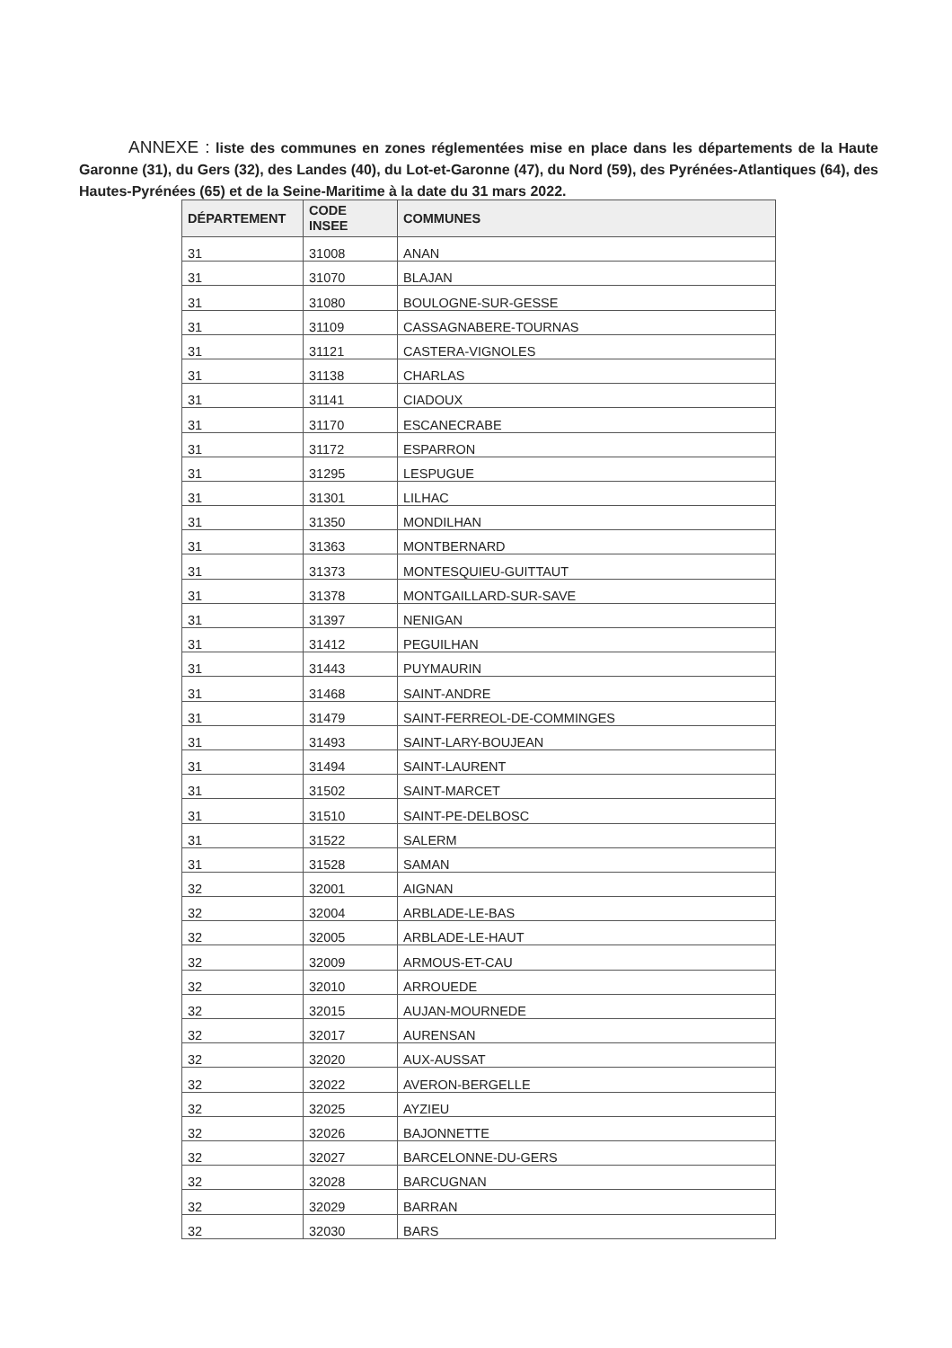ANNEXE : liste des communes en zones réglementées mise en place dans les départements de la Haute Garonne (31), du Gers (32), des Landes (40), du Lot-et-Garonne (47), du Nord (59), des Pyrénées-Atlantiques (64), des Hautes-Pyrénées (65) et de la Seine-Maritime à la date du 31 mars 2022.
| DÉPARTEMENT | CODE INSEE | COMMUNES |
| --- | --- | --- |
| 31 | 31008 | ANAN |
| 31 | 31070 | BLAJAN |
| 31 | 31080 | BOULOGNE-SUR-GESSE |
| 31 | 31109 | CASSAGNABERE-TOURNAS |
| 31 | 31121 | CASTERA-VIGNOLES |
| 31 | 31138 | CHARLAS |
| 31 | 31141 | CIADOUX |
| 31 | 31170 | ESCANECRABE |
| 31 | 31172 | ESPARRON |
| 31 | 31295 | LESPUGUE |
| 31 | 31301 | LILHAC |
| 31 | 31350 | MONDILHAN |
| 31 | 31363 | MONTBERNARD |
| 31 | 31373 | MONTESQUIEU-GUITTAUT |
| 31 | 31378 | MONTGAILLARD-SUR-SAVE |
| 31 | 31397 | NENIGAN |
| 31 | 31412 | PEGUILHAN |
| 31 | 31443 | PUYMAURIN |
| 31 | 31468 | SAINT-ANDRE |
| 31 | 31479 | SAINT-FERREOL-DE-COMMINGES |
| 31 | 31493 | SAINT-LARY-BOUJEAN |
| 31 | 31494 | SAINT-LAURENT |
| 31 | 31502 | SAINT-MARCET |
| 31 | 31510 | SAINT-PE-DELBOSC |
| 31 | 31522 | SALERM |
| 31 | 31528 | SAMAN |
| 32 | 32001 | AIGNAN |
| 32 | 32004 | ARBLADE-LE-BAS |
| 32 | 32005 | ARBLADE-LE-HAUT |
| 32 | 32009 | ARMOUS-ET-CAU |
| 32 | 32010 | ARROUEDE |
| 32 | 32015 | AUJAN-MOURNEDE |
| 32 | 32017 | AURENSAN |
| 32 | 32020 | AUX-AUSSAT |
| 32 | 32022 | AVERON-BERGELLE |
| 32 | 32025 | AYZIEU |
| 32 | 32026 | BAJONNETTE |
| 32 | 32027 | BARCELONNE-DU-GERS |
| 32 | 32028 | BARCUGNAN |
| 32 | 32029 | BARRAN |
| 32 | 32030 | BARS |